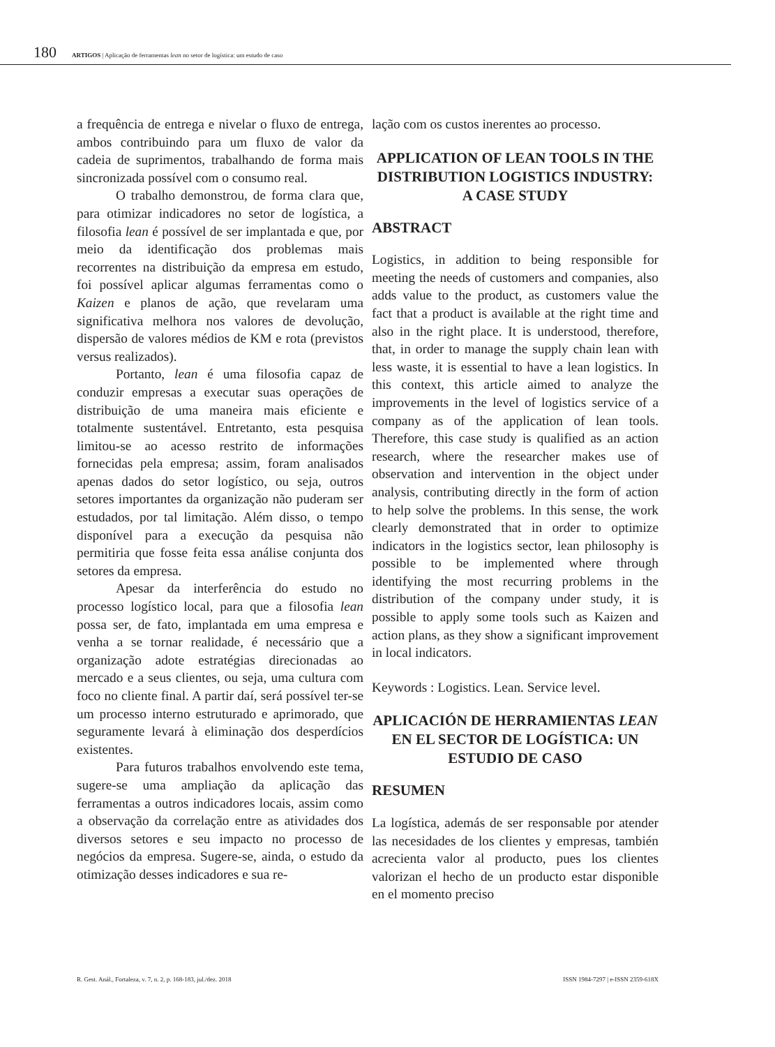180 ARTIGOS | Aplicação de ferramentas lean no setor de logística: um estudo de caso
a frequência de entrega e nivelar o fluxo de entrega, ambos contribuindo para um fluxo de valor da cadeia de suprimentos, trabalhando de forma mais sincronizada possível com o consumo real.
O trabalho demonstrou, de forma clara que, para otimizar indicadores no setor de logística, a filosofia lean é possível de ser implantada e que, por meio da identificação dos problemas mais recorrentes na distribuição da empresa em estudo, foi possível aplicar algumas ferramentas como o Kaizen e planos de ação, que revelaram uma significativa melhora nos valores de devolução, dispersão de valores médios de KM e rota (previstos versus realizados).
Portanto, lean é uma filosofia capaz de conduzir empresas a executar suas operações de distribuição de uma maneira mais eficiente e totalmente sustentável. Entretanto, esta pesquisa limitou-se ao acesso restrito de informações fornecidas pela empresa; assim, foram analisados apenas dados do setor logístico, ou seja, outros setores importantes da organização não puderam ser estudados, por tal limitação. Além disso, o tempo disponível para a execução da pesquisa não permitiria que fosse feita essa análise conjunta dos setores da empresa.
Apesar da interferência do estudo no processo logístico local, para que a filosofia lean possa ser, de fato, implantada em uma empresa e venha a se tornar realidade, é necessário que a organização adote estratégias direcionadas ao mercado e a seus clientes, ou seja, uma cultura com foco no cliente final. A partir daí, será possível ter-se um processo interno estruturado e aprimorado, que seguramente levará à eliminação dos desperdícios existentes.
Para futuros trabalhos envolvendo este tema, sugere-se uma ampliação da aplicação das ferramentas a outros indicadores locais, assim como a observação da correlação entre as atividades dos diversos setores e seu impacto no processo de negócios da empresa. Sugere-se, ainda, o estudo da otimização desses indicadores e sua re-
lação com os custos inerentes ao processo.
APPLICATION OF LEAN TOOLS IN THE DISTRIBUTION LOGISTICS INDUSTRY: A CASE STUDY
ABSTRACT
Logistics, in addition to being responsible for meeting the needs of customers and companies, also adds value to the product, as customers value the fact that a product is available at the right time and also in the right place. It is understood, therefore, that, in order to manage the supply chain lean with less waste, it is essential to have a lean logistics. In this context, this article aimed to analyze the improvements in the level of logistics service of a company as of the application of lean tools. Therefore, this case study is qualified as an action research, where the researcher makes use of observation and intervention in the object under analysis, contributing directly in the form of action to help solve the problems. In this sense, the work clearly demonstrated that in order to optimize indicators in the logistics sector, lean philosophy is possible to be implemented where through identifying the most recurring problems in the distribution of the company under study, it is possible to apply some tools such as Kaizen and action plans, as they show a significant improvement in local indicators.
Keywords : Logistics. Lean. Service level.
APLICACIÓN DE HERRAMIENTAS LEAN EN EL SECTOR DE LOGÍSTICA: UN ESTUDIO DE CASO
RESUMEN
La logística, además de ser responsable por atender las necesidades de los clientes y empresas, también acrecienta valor al producto, pues los clientes valorizan el hecho de un producto estar disponible en el momento preciso
R. Gest. Anál., Fortaleza, v. 7, n. 2, p. 168-183, jul./dez. 2018 ISSN 1984-7297 | e-ISSN 2359-618X